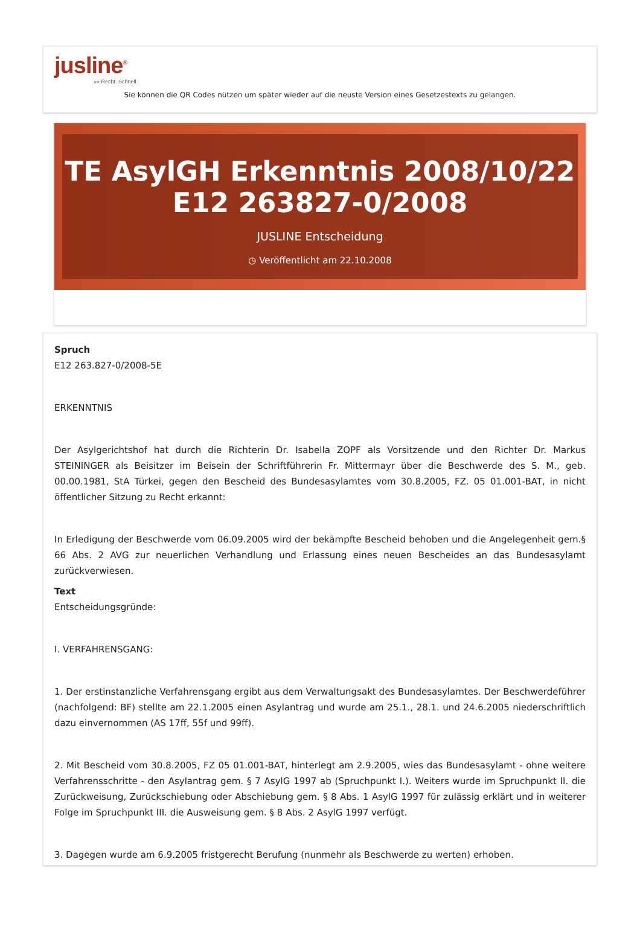jusline<sup>®</sup>
»» Recht. Schnell
Sie können die QR Codes nützen um später wieder auf die neuste Version eines Gesetzestexts zu gelangen.
TE AsylGH Erkenntnis 2008/10/22 E12 263827-0/2008
JUSLINE Entscheidung
◷ Veröffentlicht am 22.10.2008
Spruch
E12 263.827-0/2008-5E
ERKENNTNIS
Der Asylgerichtshof hat durch die Richterin Dr. Isabella ZOPF als Vorsitzende und den Richter Dr. Markus STEININGER als Beisitzer im Beisein der Schriftführerin Fr. Mittermayr über die Beschwerde des S. M., geb. 00.00.1981, StA Türkei, gegen den Bescheid des Bundesasylamtes vom 30.8.2005, FZ. 05 01.001-BAT, in nicht öffentlicher Sitzung zu Recht erkannt:
In Erledigung der Beschwerde vom 06.09.2005 wird der bekämpfte Bescheid behoben und die Angelegenheit gem.§ 66 Abs. 2 AVG zur neuerlichen Verhandlung und Erlassung eines neuen Bescheides an das Bundesasylamt zurückverwiesen.
Text
Entscheidungsgründe:
I. VERFAHRENSGANG:
1. Der erstinstanzliche Verfahrensgang ergibt aus dem Verwaltungsakt des Bundesasylamtes. Der Beschwerdeführer (nachfolgend: BF) stellte am 22.1.2005 einen Asylantrag und wurde am 25.1., 28.1. und 24.6.2005 niederschriftlich dazu einvernommen (AS 17ff, 55f und 99ff).
2. Mit Bescheid vom 30.8.2005, FZ 05 01.001-BAT, hinterlegt am 2.9.2005, wies das Bundesasylamt - ohne weitere Verfahrensschritte - den Asylantrag gem. § 7 AsylG 1997 ab (Spruchpunkt I.). Weiters wurde im Spruchpunkt II. die Zurückweisung, Zurückschiebung oder Abschiebung gem. § 8 Abs. 1 AsylG 1997 für zulässig erklärt und in weiterer Folge im Spruchpunkt III. die Ausweisung gem. § 8 Abs. 2 AsylG 1997 verfügt.
3. Dagegen wurde am 6.9.2005 fristgerecht Berufung (nunmehr als Beschwerde zu werten) erhoben.